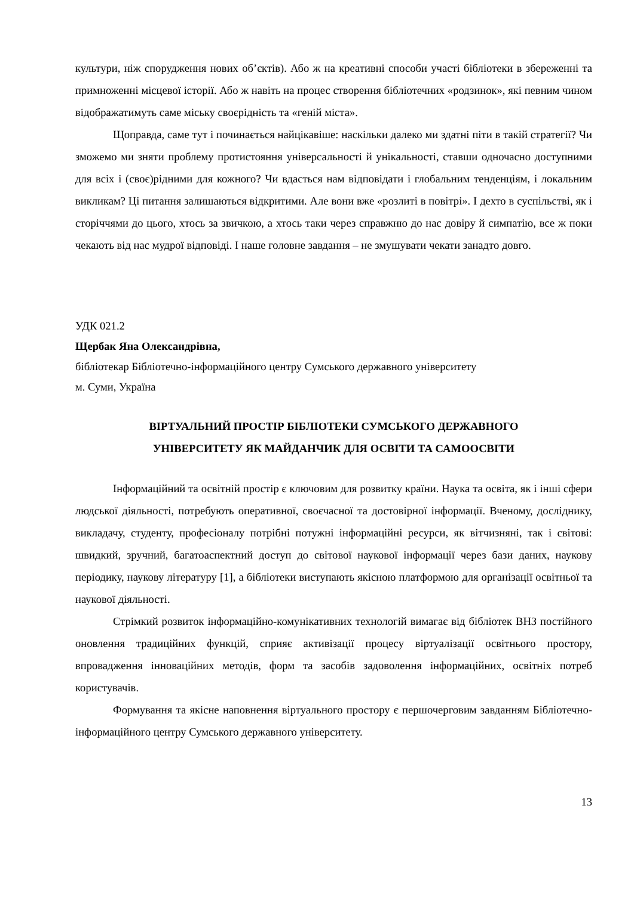культури, ніж спорудження нових об’єктів). Або ж на креативні способи участі бібліотеки в збереженні та примноженні місцевої історії. Або ж навіть на процес створення бібліотечних «родзинок», які певним чином відображатимуть саме міську своєрідність та «геній міста».
Щоправда, саме тут і починається найцікавіше: наскільки далеко ми здатні піти в такій стратегії? Чи зможемо ми зняти проблему протистояння універсальності й унікальності, ставши одночасно доступними для всіх і (своє)рідними для кожного? Чи вдасться нам відповідати і глобальним тенденціям, і локальним викликам? Ці питання залишаються відкритими. Але вони вже «розлиті в повітрі». І дехто в суспільстві, як і сторіччями до цього, хтось за звичкою, а хтось таки через справжню до нас довіру й симпатію, все ж поки чекають від нас мудрої відповіді. І наше головне завдання – не змушувати чекати занадто довго.
УДК 021.2
Щербак Яна Олександрівна,
бібліотекар Бібліотечно-інформаційного центру Сумського державного університету
м. Суми, Україна
ВІРТУАЛЬНИЙ ПРОСТІР БІБЛІОТЕКИ СУМСЬКОГО ДЕРЖАВНОГО
УНІВЕРСИТЕТУ ЯК МАЙДАНЧИК ДЛЯ ОСВІТИ ТА САМООСВІТИ
Інформаційний та освітній простір є ключовим для розвитку країни. Наука та освіта, як і інші сфери людської діяльності, потребують оперативної, своєчасної та достовірної інформації. Вченому, досліднику, викладачу, студенту, професіоналу потрібні потужні інформаційні ресурси, як вітчизняні, так і світові: швидкий, зручний, багатоаспектний доступ до світової наукової інформації через бази даних, наукову періодику, наукову літературу [1], а бібліотеки виступають якісною платформою для організації освітньої та наукової діяльності.
Стрімкий розвиток інформаційно-комунікативних технологій вимагає від бібліотек ВНЗ постійного оновлення традиційних функцій, сприяє активізації процесу віртуалізації освітнього простору, впровадження інноваційних методів, форм та засобів задоволення інформаційних, освітніх потреб користувачів.
Формування та якісне наповнення віртуального простору є першочерговим завданням Бібліотечно-інформаційного центру Сумського державного університету.
13